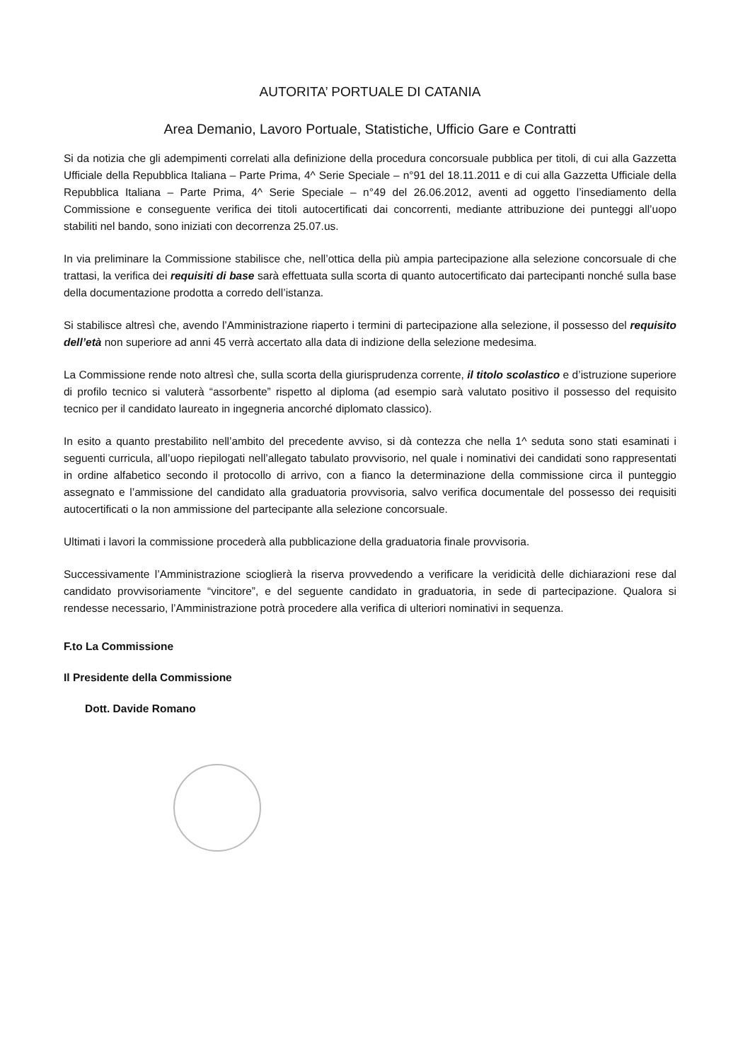AUTORITA’ PORTUALE DI CATANIA
Area Demanio, Lavoro Portuale, Statistiche, Ufficio Gare e Contratti
Si da notizia che gli adempimenti correlati alla definizione della procedura concorsuale pubblica per titoli, di cui alla Gazzetta Ufficiale della Repubblica Italiana – Parte Prima, 4^ Serie Speciale – n°91 del 18.11.2011 e di cui alla Gazzetta Ufficiale della Repubblica Italiana – Parte Prima, 4^ Serie Speciale – n°49 del 26.06.2012, aventi ad oggetto l’insediamento della Commissione e conseguente verifica dei titoli autocertificati dai concorrenti, mediante attribuzione dei punteggi all’uopo stabiliti nel bando, sono iniziati con decorrenza 25.07.us.
In via preliminare la Commissione stabilisce che, nell’ottica della più ampia partecipazione alla selezione concorsuale di che trattasi, la verifica dei requisiti di base sarà effettuata sulla scorta di quanto autocertificato dai partecipanti nonché sulla base della documentazione prodotta a corredo dell’istanza.
Si stabilisce altresì che, avendo l’Amministrazione riaperto i termini di partecipazione alla selezione, il possesso del requisito dell’età non superiore ad anni 45 verrà accertato alla data di indizione della selezione medesima.
La Commissione rende noto altresì che, sulla scorta della giurisprudenza corrente, il titolo scolastico e d’istruzione superiore di profilo tecnico si valuterà “assorbente” rispetto al diploma (ad esempio sarà valutato positivo il possesso del requisito tecnico per il candidato laureato in ingegneria ancorché diplomato classico).
In esito a quanto prestabilito nell’ambito del precedente avviso, si dà contezza che nella 1^ seduta sono stati esaminati i seguenti curricula, all’uopo riepilogati nell’allegato tabulato provvisorio, nel quale i nominativi dei candidati sono rappresentati in ordine alfabetico secondo il protocollo di arrivo, con a fianco la determinazione della commissione circa il punteggio assegnato e l’ammissione del candidato alla graduatoria provvisoria, salvo verifica documentale del possesso dei requisiti autocertificati o la non ammissione del partecipante alla selezione concorsuale.
Ultimati i lavori la commissione procederà alla pubblicazione della graduatoria finale provvisoria.
Successivamente l’Amministrazione scioglierà la riserva provvedendo a verificare la veridicità delle dichiarazioni rese dal candidato provvisoriamente “vincitore”, e del seguente candidato in graduatoria, in sede di partecipazione. Qualora si rendesse necessario, l’Amministrazione potrà procedere alla verifica di ulteriori nominativi in sequenza.
F.to La Commissione
Il Presidente della Commissione
Dott. Davide Romano